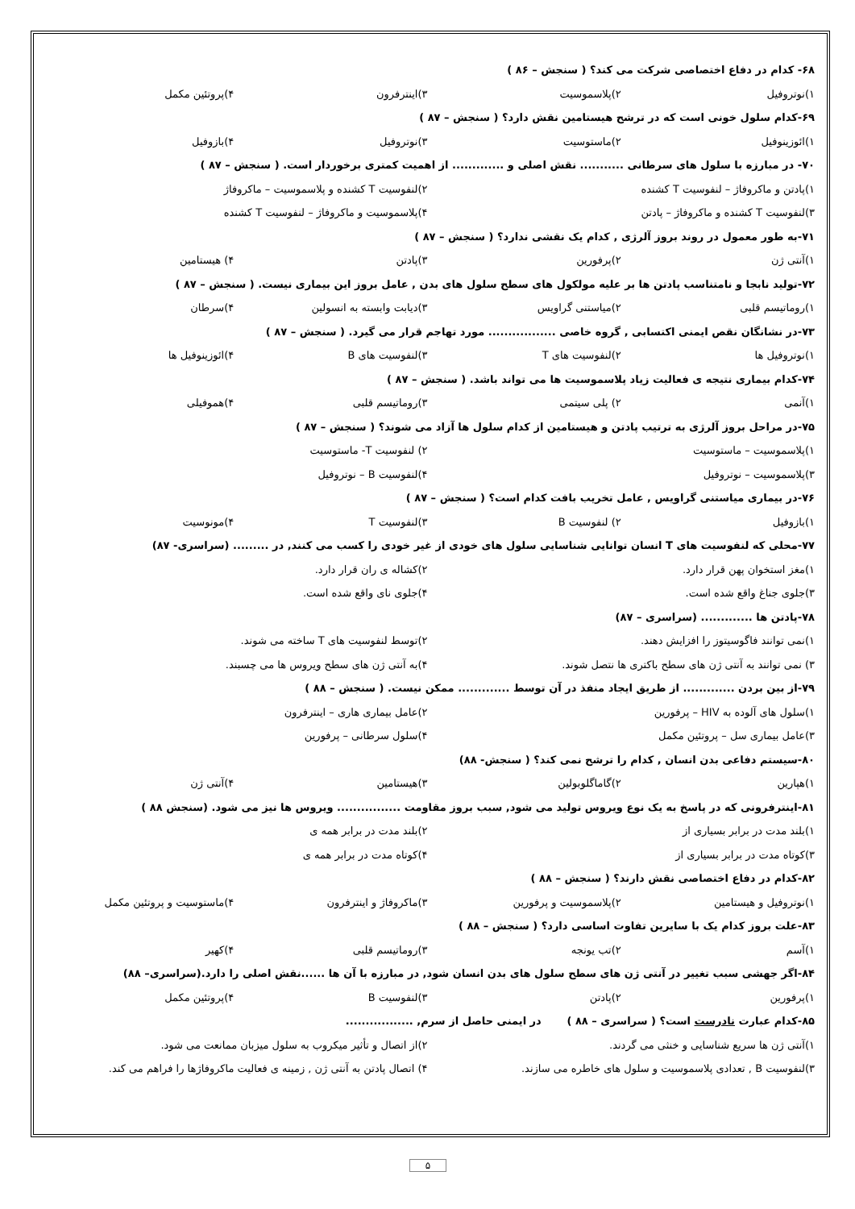۶۸- کدام در دفاع اختصاصی شرکت می کند؟ ( سنجش – ۸۶ )
۱)نوتروفیل ۲)پلاسموسیت ۳)اینترفرون ۴)پروتئین مکمل
۶۹-کدام سلول خونی است که در ترشح هیستامین نقش دارد؟ ( سنجش – ۸۷ )
۱)ائوزینوفیل ۲)ماستوسیت ۳)نوتروفیل ۴)بازوفیل
۷۰- در مبارزه با سلول های سرطانی ........... نقش اصلی و ............. از اهمیت کمتری برخوردار است. ( سنجش – ۸۷ )
۱)پادتن و ماکروفاژ – لنفوسیت T کشنده ۲)لنفوسیت T کشنده و پلاسموسیت – ماکروفاژ
۳)لنفوسیت T کشنده و ماکروفاژ – پادتن ۴)پلاسموسیت و ماکروفاژ – لنفوسیت T کشنده
۷۱-به طور معمول در روند بروز آلرژی , کدام یک نقشی ندارد؟ ( سنجش – ۸۷ )
۱)آنتی ژن ۲)پرفورین ۳)پادتن ۴) هیستامین
۷۲-تولید نابجا و نامتناسب پادتن ها بر علیه مولکول های سطح سلول های بدن , عامل بروز این بیماری نیست. ( سنجش – ۸۷ )
۱)روماتیسم قلبی ۲)میاستنی گراویس ۳)دیابت وابسته به انسولین ۴)سرطان
۷۳-در نشانگان نقص ایمنی اکتسابی , گروه خاصی ................. مورد تهاجم قرار می گیرد. ( سنجش – ۸۷ )
۱)نوتروفیل ها ۲)لنفوسیت های T ۳)لنفوسیت های B ۴)ائوزینوفیل ها
۷۴-کدام بیماری نتیجه ی فعالیت زیاد پلاسموسیت ها می تواند باشد. ( سنجش – ۸۷ )
۱)آنمی ۲) پلی سیتمی ۳)روماتیسم قلبی ۴)هموفیلی
۷۵-در مراحل بروز آلرژی به ترتیب پادتن و هیستامین از کدام سلول ها آزاد می شوند؟ ( سنجش – ۸۷ )
۱)پلاسموسیت – ماستوسیت ۲) لنفوسیت T- ماستوسیت
۳)پلاسموسیت – نوتروفیل ۴)لنفوسیت B – نوتروفیل
۷۶-در بیماری میاستنی گراویس , عامل تخریب بافت کدام است؟ ( سنجش – ۸۷ )
۱)بازوفیل ۲) لنفوسیت B ۳)لنفوسیت T ۴)مونوسیت
۷۷-محلی که لنفوسیت های T انسان توانایی شناسایی سلول های خودی از غیر خودی را کسب می کنند, در ......... (سراسری- ۸۷)
۱)مغز استخوان پهن قرار دارد. ۲)کشاله ی ران قرار دارد.
۳)جلوی جناغ واقع شده است. ۴)جلوی نای واقع شده است.
۷۸-پادتن ها ............. (سراسری – ۸۷)
۱)نمی توانند فاگوسیتوز را افزایش دهند. ۲)توسط لنفوسیت های T ساخته می شوند.
۳) نمی توانند به آنتی ژن های سطح باکتری ها نتصل شوند. ۴)به آنتی ژن های سطح ویروس ها می چسبند.
۷۹-از بین بردن ............. از طریق ایجاد منفذ در آن توسط ............. ممکن نیست. ( سنجش – ۸۸ )
۱)سلول های آلوده به HIV – پرفورین ۲)عامل بیماری هاری – اینترفرون
۳)عامل بیماری سل – پروتئین مکمل ۴)سلول سرطانی – پرفورین
۸۰-سیستم دفاعی بدن انسان , کدام را ترشح نمی کند؟ ( سنجش- ۸۸)
۱)هپارین ۲)گاماگلوبولین ۳)هیستامین ۴)آنتی ژن
۸۱-اینترفرونی که در پاسخ به یک نوع ویروس تولید می شود, سبب بروز مقاومت ................ ویروس ها نیز می شود. (سنجش ۸۸ )
۱)بلند مدت در برابر بسیاری از ۲)بلند مدت در برابر همه ی
۳)کوتاه مدت در برابر بسیاری از ۴)کوتاه مدت در برابر همه ی
۸۲-کدام در دفاع اختصاصی نقش دارند؟ ( سنجش – ۸۸ )
۱)نوتروفیل و هیستامین ۲)پلاسموسیت و پرفورین ۳)ماکروفاژ و اینترفرون ۴)ماستوسیت و پروتئین مکمل
۸۳-علت بروز کدام یک با سایرین تفاوت اساسی دارد؟ ( سنجش – ۸۸ )
۱)آسم ۲)تب یونجه ۳)روماتیسم قلبی ۴)کهیر
۸۴-اگر جهشی سبب تغییر در آنتی ژن های سطح سلول های بدن انسان شود, در مبارزه با آن ها ......نقش اصلی را دارد.(سراسری– ۸۸)
۱)پرفورین ۲)پادتن ۳)لنفوسیت B ۴)پروتئین مکمل
۸۵-کدام عبارت نادرست است؟ ( سراسری – ۸۸ ) در ایمنی حاصل از سرم, .................
۱)آنتی ژن ها سریع شناسایی و خنثی می گردند. ۲)از اتصال و تأثیر میکروب به سلول میزبان ممانعت می شود.
۳)لنفوسیت B , تعدادی پلاسموسیت و سلول های خاطره می سازند. ۴) اتصال پادتن به آنتی ژن , زمینه ی فعالیت ماکروفاژها را فراهم می کند.
۵